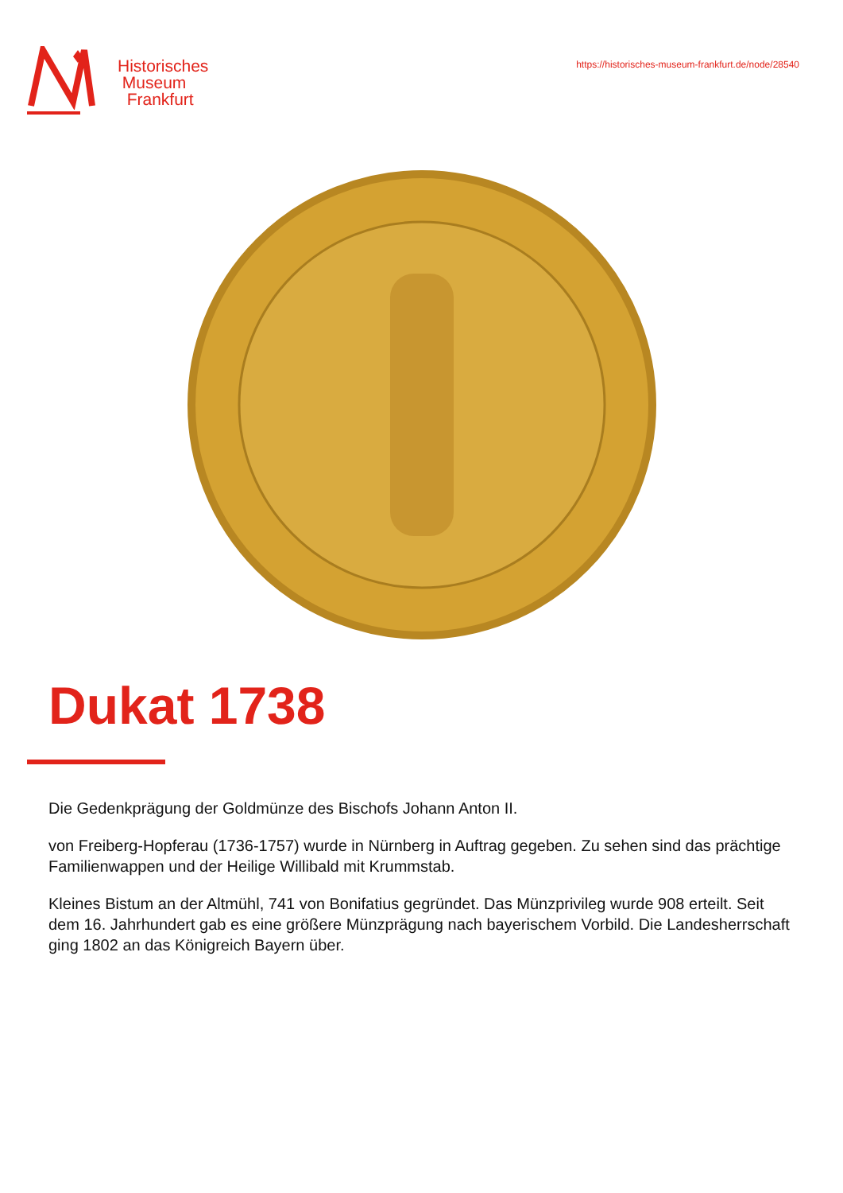Historisches
Museum
Frankfurt
https://historisches-museum-frankfurt.de/node/28540
Dukat 1738
Die Gedenkprägung der Goldmünze des Bischofs Johann Anton II.
von Freiberg-Hopferau (1736-1757) wurde in Nürnberg in Auftrag gegeben. Zu sehen sind das prächtige Familienwappen und der Heilige Willibald mit Krummstab.
Kleines Bistum an der Altmühl, 741 von Bonifatius gegründet. Das Münzprivileg wurde 908 erteilt. Seit dem 16. Jahrhundert gab es eine größere Münzprägung nach bayerischem Vorbild. Die Landesherrschaft ging 1802 an das Königreich Bayern über.